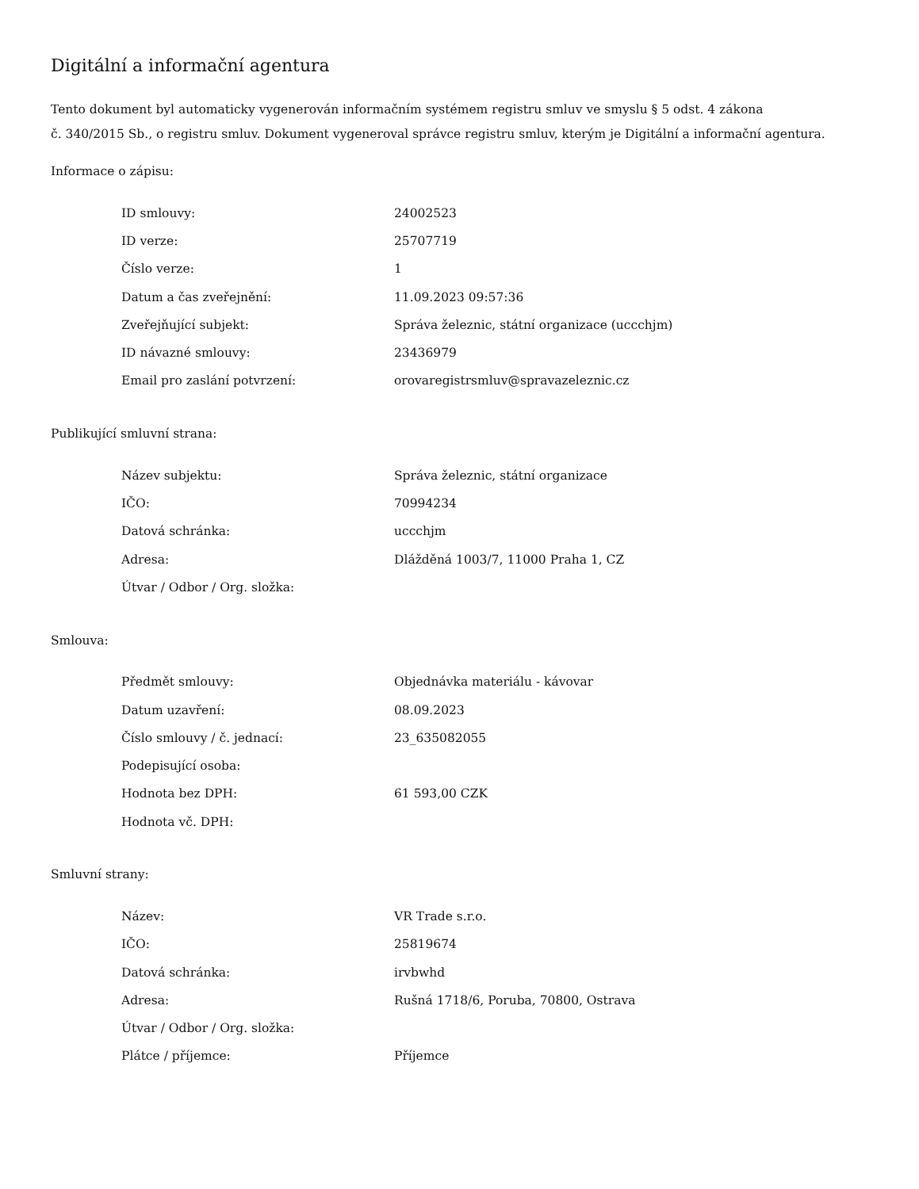Digitální a informační agentura
Tento dokument byl automaticky vygenerován informačním systémem registru smluv ve smyslu § 5 odst. 4 zákona
č. 340/2015 Sb., o registru smluv. Dokument vygeneroval správce registru smluv, kterým je Digitální a informační agentura.
Informace o zápisu:
| ID smlouvy: | 24002523 |
| ID verze: | 25707719 |
| Číslo verze: | 1 |
| Datum a čas zveřejnění: | 11.09.2023 09:57:36 |
| Zveřejňující subjekt: | Správa železnic, státní organizace (uccchjm) |
| ID návazné smlouvy: | 23436979 |
| Email pro zaslání potvrzení: | orovaregistrsmluv@spravazeleznic.cz |
Publikující smluvní strana:
| Název subjektu: | Správa železnic, státní organizace |
| IČO: | 70994234 |
| Datová schránka: | uccchjm |
| Adresa: | Dlážděná 1003/7, 11000 Praha 1, CZ |
| Útvar / Odbor / Org. složka: | |
Smlouva:
| Předmět smlouvy: | Objednávka materiálu - kávovar |
| Datum uzavření: | 08.09.2023 |
| Číslo smlouvy / č. jednací: | 23_635082055 |
| Podepisující osoba: | |
| Hodnota bez DPH: | 61 593,00 CZK |
| Hodnota vč. DPH: | |
Smluvní strany:
| Název: | VR Trade s.r.o. |
| IČO: | 25819674 |
| Datová schránka: | irvbwhd |
| Adresa: | Rušná 1718/6, Poruba, 70800, Ostrava |
| Útvar / Odbor / Org. složka: | |
| Plátce / příjemce: | Příjemce |